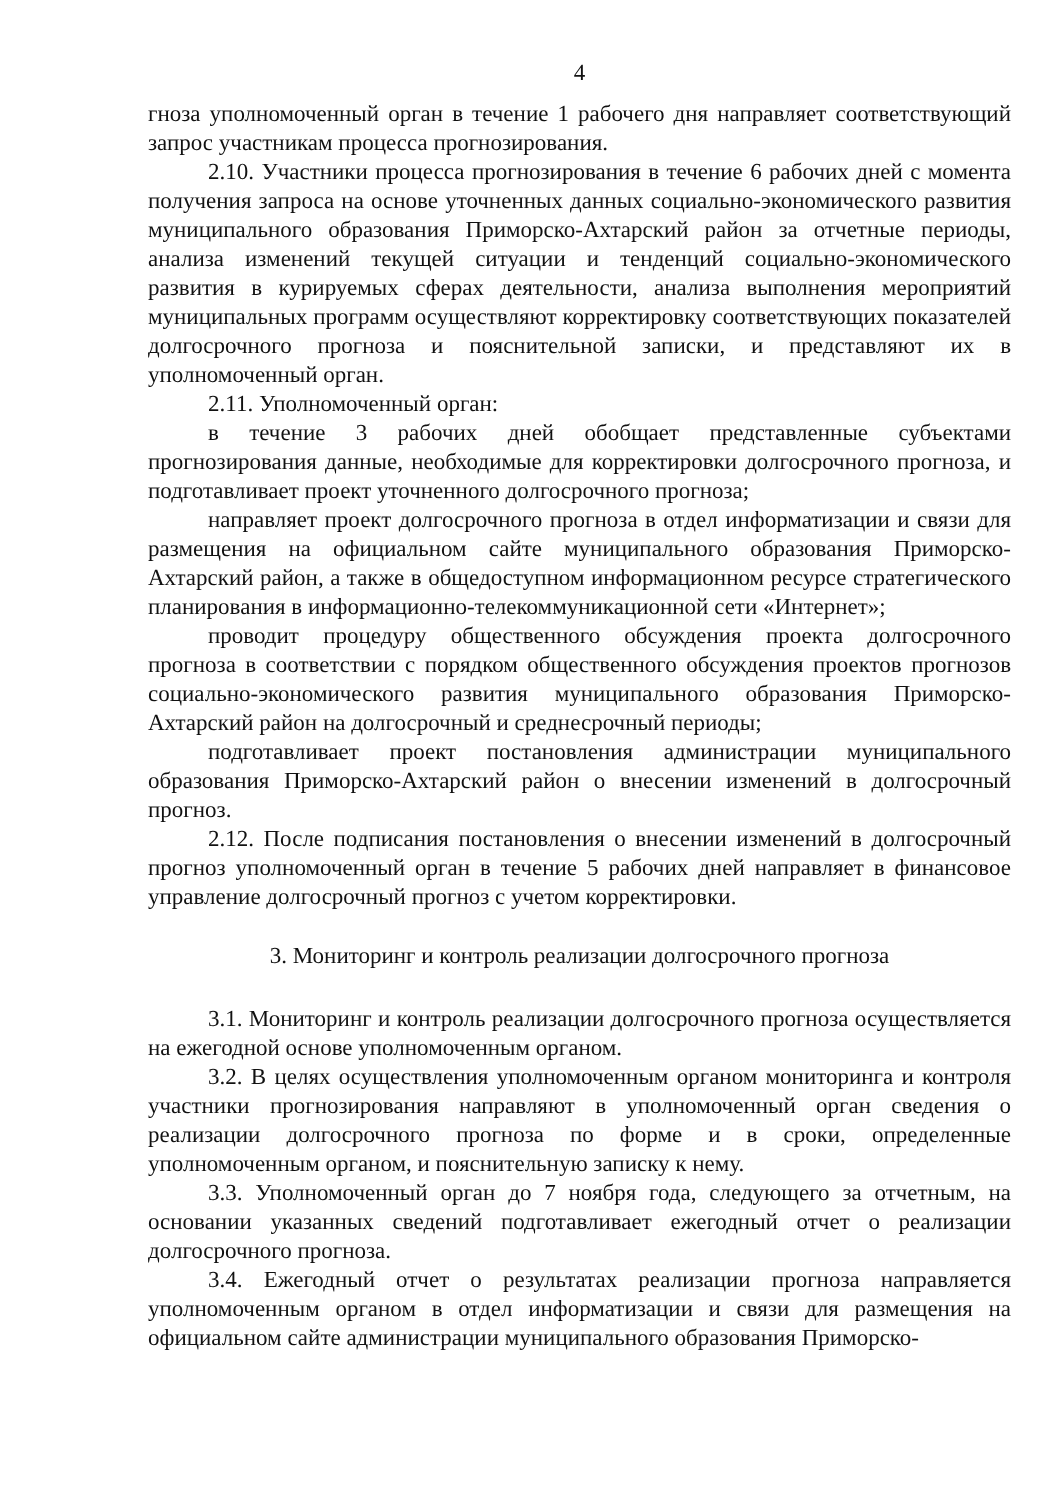4
гноза уполномоченный орган в течение 1 рабочего дня направляет соответствующий запрос участникам процесса прогнозирования.
2.10. Участники процесса прогнозирования в течение 6 рабочих дней с момента получения запроса на основе уточненных данных социально-экономического развития муниципального образования Приморско-Ахтарский район за отчетные периоды, анализа изменений текущей ситуации и тенденций социально-экономического развития в курируемых сферах деятельности, анализа выполнения мероприятий муниципальных программ осуществляют корректировку соответствующих показателей долгосрочного прогноза и пояснительной записки, и представляют их в уполномоченный орган.
2.11. Уполномоченный орган:
в течение 3 рабочих дней обобщает представленные субъектами прогнозирования данные, необходимые для корректировки долгосрочного прогноза, и подготавливает проект уточненного долгосрочного прогноза;
направляет проект долгосрочного прогноза в отдел информатизации и связи для размещения на официальном сайте муниципального образования Приморско-Ахтарский район, а также в общедоступном информационном ресурсе стратегического планирования в информационно-телекоммуникационной сети «Интернет»;
проводит процедуру общественного обсуждения проекта долгосрочного прогноза в соответствии с порядком общественного обсуждения проектов прогнозов социально-экономического развития муниципального образования Приморско-Ахтарский район на долгосрочный и среднесрочный периоды;
подготавливает проект постановления администрации муниципального образования Приморско-Ахтарский район о внесении изменений в долгосрочный прогноз.
2.12. После подписания постановления о внесении изменений в долгосрочный прогноз уполномоченный орган в течение 5 рабочих дней направляет в финансовое управление долгосрочный прогноз с учетом корректировки.
3. Мониторинг и контроль реализации долгосрочного прогноза
3.1. Мониторинг и контроль реализации долгосрочного прогноза осуществляется на ежегодной основе уполномоченным органом.
3.2. В целях осуществления уполномоченным органом мониторинга и контроля участники прогнозирования направляют в уполномоченный орган сведения о реализации долгосрочного прогноза по форме и в сроки, определенные уполномоченным органом, и пояснительную записку к нему.
3.3. Уполномоченный орган до 7 ноября года, следующего за отчетным, на основании указанных сведений подготавливает ежегодный отчет о реализации долгосрочного прогноза.
3.4. Ежегодный отчет о результатах реализации прогноза направляется уполномоченным органом в отдел информатизации и связи для размещения на официальном сайте администрации муниципального образования Приморско-